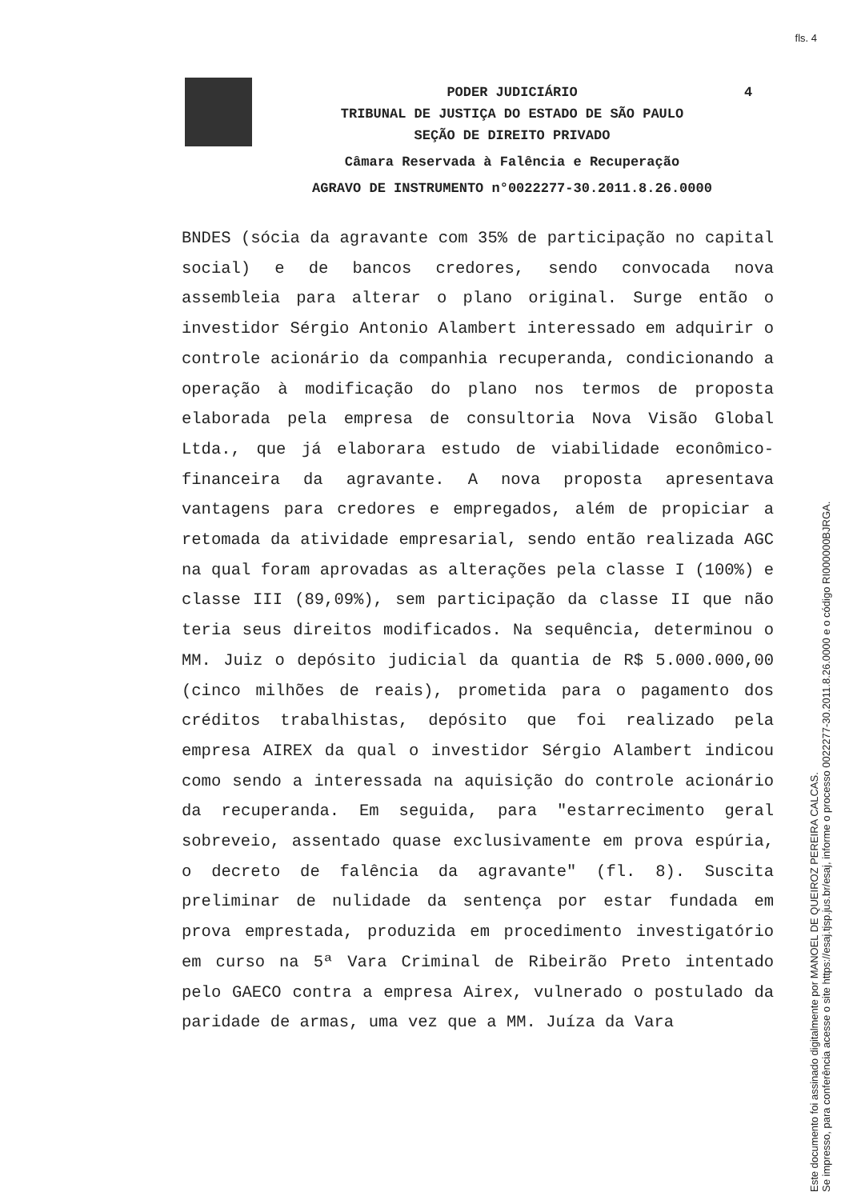fls. 4
PODER JUDICIÁRIO
4
TRIBUNAL DE JUSTIÇA DO ESTADO DE SÃO PAULO
SEÇÃO DE DIREITO PRIVADO
Câmara Reservada à Falência e Recuperação
AGRAVO DE INSTRUMENTO n°0022277-30.2011.8.26.0000
BNDES (sócia da agravante com 35% de participação no capital social) e de bancos credores, sendo convocada nova assembleia para alterar o plano original. Surge então o investidor Sérgio Antonio Alambert interessado em adquirir o controle acionário da companhia recuperanda, condicionando a operação à modificação do plano nos termos de proposta elaborada pela empresa de consultoria Nova Visão Global Ltda., que já elaborara estudo de viabilidade econômico-financeira da agravante. A nova proposta apresentava vantagens para credores e empregados, além de propiciar a retomada da atividade empresarial, sendo então realizada AGC na qual foram aprovadas as alterações pela classe I (100%) e classe III (89,09%), sem participação da classe II que não teria seus direitos modificados. Na sequência, determinou o MM. Juiz o depósito judicial da quantia de R$ 5.000.000,00 (cinco milhões de reais), prometida para o pagamento dos créditos trabalhistas, depósito que foi realizado pela empresa AIREX da qual o investidor Sérgio Alambert indicou como sendo a interessada na aquisição do controle acionário da recuperanda. Em seguida, para "estarrecimento geral sobreveio, assentado quase exclusivamente em prova espúria, o decreto de falência da agravante" (fl. 8). Suscita preliminar de nulidade da sentença por estar fundada em prova emprestada, produzida em procedimento investigatório em curso na 5ª Vara Criminal de Ribeirão Preto intentado pelo GAECO contra a empresa Airex, vulnerado o postulado da paridade de armas, uma vez que a MM. Juíza da Vara
Este documento foi assinado digitalmente por MANOEL DE QUEIROZ PEREIRA CALCAS.
Se impresso, para conferência acesse o site https://esaj.tjsp.jus.br/esaj, informe o processo 0022277-30.2011.8.26.0000 e o código RI000000BJRGA.